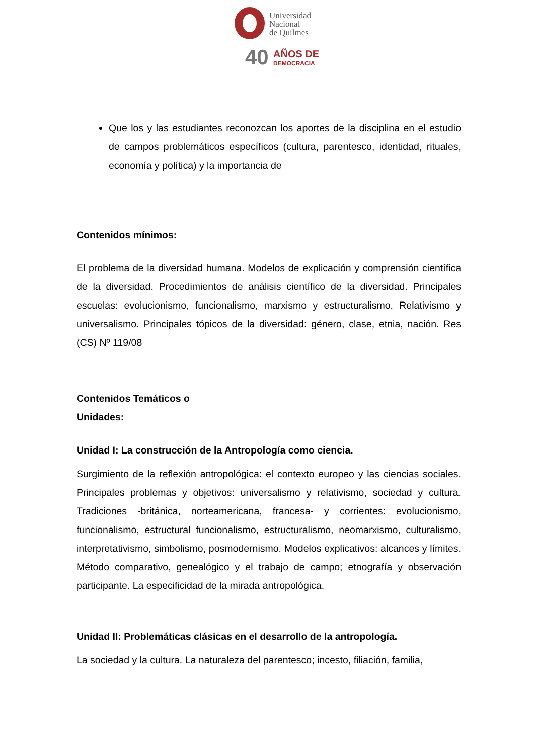Universidad
Nacional
de Quilmes
40
AÑOS DE
DEMOCRACIA
Que los y las estudiantes reconozcan los aportes de la disciplina en el estudio de campos problemáticos específicos (cultura, parentesco, identidad, rituales, economía y política) y la importancia de
Contenidos mínimos:
El problema de la diversidad humana. Modelos de explicación y comprensión científica de la diversidad. Procedimientos de análisis científico de la diversidad. Principales escuelas: evolucionismo, funcionalismo, marxismo y estructuralismo. Relativismo y universalismo. Principales tópicos de la diversidad: género, clase, etnia, nación. Res (CS) Nº 119/08
Contenidos Temáticos o
Unidades:
Unidad I: La construcción de la Antropología como ciencia.
Surgimiento de la reflexión antropológica: el contexto europeo y las ciencias sociales. Principales problemas y objetivos: universalismo y relativismo, sociedad y cultura. Tradiciones -británica, norteamericana, francesa- y corrientes: evolucionismo, funcionalismo, estructural funcionalismo, estructuralismo, neomarxismo, culturalismo, interpretativismo, simbolismo, posmodernismo. Modelos explicativos: alcances y límites. Método comparativo, genealógico y el trabajo de campo; etnografía y observación participante. La especificidad de la mirada antropológica.
Unidad II: Problemáticas clásicas en el desarrollo de la antropología.
La sociedad y la cultura. La naturaleza del parentesco; incesto, filiación, familia,